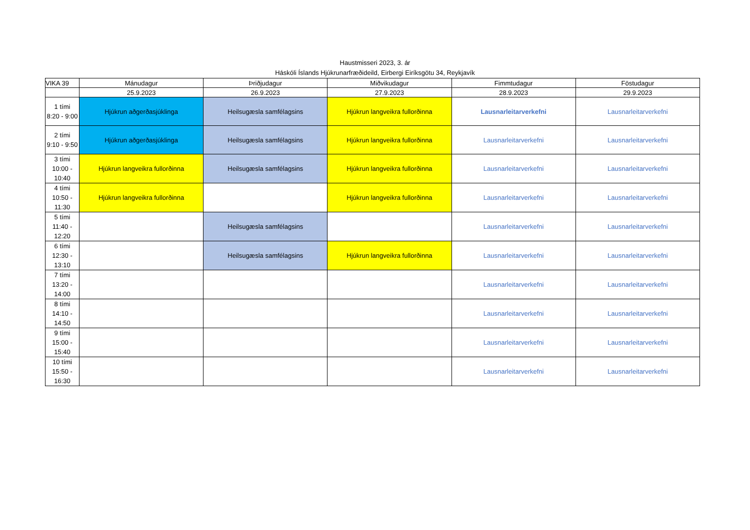Haustmisseri 2023, 3. ár
Háskóli Íslands Hjúkrunarfræðideild, Eirbergi Eiríksgötu 34, Reykjavík
| VIKA 39 | Mánudagur | Þriðjudagur | Miðvikudagur | Fimmtudagur | Föstudagur |
| --- | --- | --- | --- | --- | --- |
| | 25.9.2023 | 26.9.2023 | 27.9.2023 | 28.9.2023 | 29.9.2023 |
| 1 tími 8:20 - 9:00 | Hjúkrun aðgerðasjúklinga | Heilsugæsla samfélagsins | Hjúkrun langveikra fullorðinna | Lausnarleitarverkefni | Lausnarleitarverkefni |
| 2 tími 9:10 - 9:50 | Hjúkrun aðgerðasjúklinga | Heilsugæsla samfélagsins | Hjúkrun langveikra fullorðinna | Lausnarleitarverkefni | Lausnarleitarverkefni |
| 3 tími 10:00 - 10:40 | Hjúkrun langveikra fullorðinna | Heilsugæsla samfélagsins | Hjúkrun langveikra fullorðinna | Lausnarleitarverkefni | Lausnarleitarverkefni |
| 4 tími 10:50 - 11:30 | Hjúkrun langveikra fullorðinna | | Hjúkrun langveikra fullorðinna | Lausnarleitarverkefni | Lausnarleitarverkefni |
| 5 tími 11:40 - 12:20 | | Heilsugæsla samfélagsins | | Lausnarleitarverkefni | Lausnarleitarverkefni |
| 6 tími 12:30 - 13:10 | | Heilsugæsla samfélagsins | Hjúkrun langveikra fullorðinna | Lausnarleitarverkefni | Lausnarleitarverkefni |
| 7 tími 13:20 - 14:00 | | | | Lausnarleitarverkefni | Lausnarleitarverkefni |
| 8 tími 14:10 - 14:50 | | | | Lausnarleitarverkefni | Lausnarleitarverkefni |
| 9 tími 15:00 - 15:40 | | | | Lausnarleitarverkefni | Lausnarleitarverkefni |
| 10 tími 15:50 - 16:30 | | | | Lausnarleitarverkefni | Lausnarleitarverkefni |